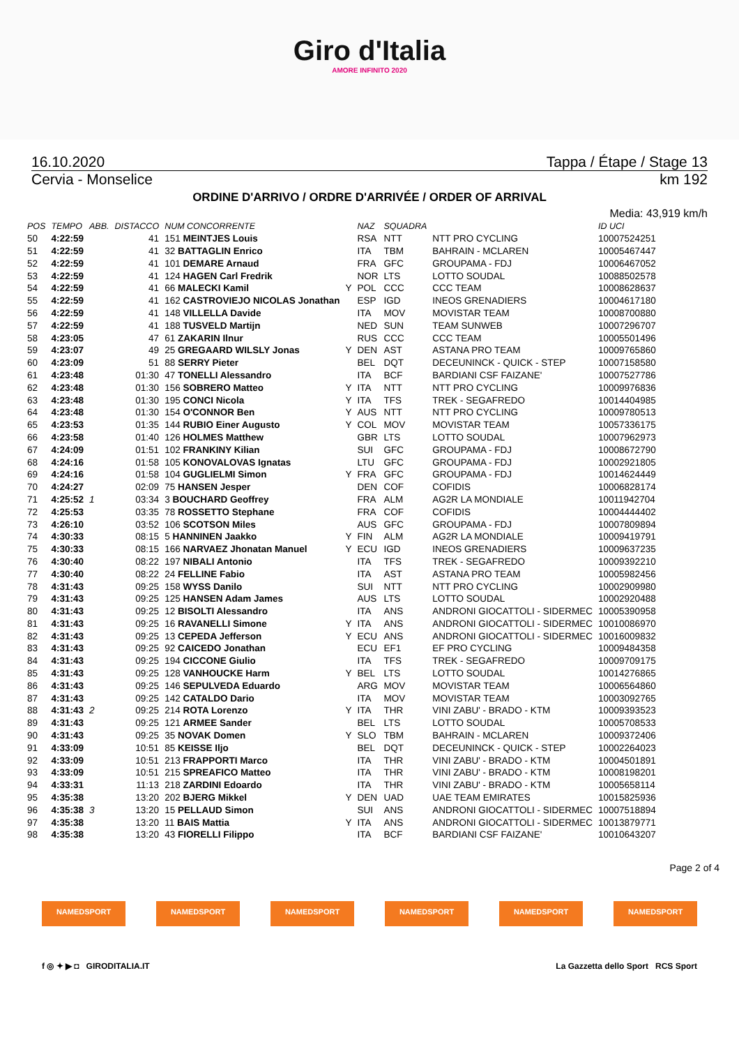Giro d'Italia
AMORE INFINITO 2020
16.10.2020 Tappa / Étape / Stage 13
Cervia - Monselice km 192
ORDINE D'ARRIVO / ORDRE D'ARRIVÉE / ORDER OF ARRIVAL
Media: 43,919 km/h
| POS | TEMPO | ABB. | DISTACCO | NUM CONCORRENTE | | NAZ | SQUADRA | | ID UCI |
| --- | --- | --- | --- | --- | --- | --- | --- | --- | --- |
| 50 | 4:22:59 | | 41 | 151 MEINTJES Louis | | RSA | NTT | NTT PRO CYCLING | 10007524251 |
| 51 | 4:22:59 | | 41 | 32 BATTAGLIN Enrico | | ITA | TBM | BAHRAIN - MCLAREN | 10005467447 |
| 52 | 4:22:59 | | 41 | 101 DEMARE Arnaud | | FRA | GFC | GROUPAMA - FDJ | 10006467052 |
| 53 | 4:22:59 | | 41 | 124 HAGEN Carl Fredrik | | NOR | LTS | LOTTO SOUDAL | 10088502578 |
| 54 | 4:22:59 | | 41 | 66 MALECKI Kamil | Y | POL | CCC | CCC TEAM | 10008628637 |
| 55 | 4:22:59 | | 41 | 162 CASTROVIEJO NICOLAS Jonathan | | ESP | IGD | INEOS GRENADIERS | 10004617180 |
| 56 | 4:22:59 | | 41 | 148 VILLELLA Davide | | ITA | MOV | MOVISTAR TEAM | 10008700880 |
| 57 | 4:22:59 | | 41 | 188 TUSVELD Martijn | | NED | SUN | TEAM SUNWEB | 10007296707 |
| 58 | 4:23:05 | | 47 | 61 ZAKARIN Ilnur | | RUS | CCC | CCC TEAM | 10005501496 |
| 59 | 4:23:07 | | 49 | 25 GREGAARD WILSLY Jonas | Y | DEN | AST | ASTANA PRO TEAM | 10009765860 |
| 60 | 4:23:09 | | 51 | 88 SERRY Pieter | | BEL | DQT | DECEUNINCK - QUICK - STEP | 10007158580 |
| 61 | 4:23:48 | | 01:30 | 47 TONELLI Alessandro | | ITA | BCF | BARDIANI CSF FAIZANE' | 10007527786 |
| 62 | 4:23:48 | | 01:30 | 156 SOBRERO Matteo | Y | ITA | NTT | NTT PRO CYCLING | 10009976836 |
| 63 | 4:23:48 | | 01:30 | 195 CONCI Nicola | Y | ITA | TFS | TREK - SEGAFREDO | 10014404985 |
| 64 | 4:23:48 | | 01:30 | 154 O'CONNOR Ben | Y | AUS | NTT | NTT PRO CYCLING | 10009780513 |
| 65 | 4:23:53 | | 01:35 | 144 RUBIO Einer Augusto | Y | COL | MOV | MOVISTAR TEAM | 10057336175 |
| 66 | 4:23:58 | | 01:40 | 126 HOLMES Matthew | | GBR | LTS | LOTTO SOUDAL | 10007962973 |
| 67 | 4:24:09 | | 01:51 | 102 FRANKINY Kilian | | SUI | GFC | GROUPAMA - FDJ | 10008672790 |
| 68 | 4:24:16 | | 01:58 | 105 KONOVALOVAS Ignatas | | LTU | GFC | GROUPAMA - FDJ | 10002921805 |
| 69 | 4:24:16 | | 01:58 | 104 GUGLIELMI Simon | Y | FRA | GFC | GROUPAMA - FDJ | 10014624449 |
| 70 | 4:24:27 | | 02:09 | 75 HANSEN Jesper | | DEN | COF | COFIDIS | 10006828174 |
| 71 | 4:25:52 | 1 | 03:34 | 3 BOUCHARD Geoffrey | | FRA | ALM | AG2R LA MONDIALE | 10011942704 |
| 72 | 4:25:53 | | 03:35 | 78 ROSSETTO Stephane | | FRA | COF | COFIDIS | 10004444402 |
| 73 | 4:26:10 | | 03:52 | 106 SCOTSON Miles | | AUS | GFC | GROUPAMA - FDJ | 10007809894 |
| 74 | 4:30:33 | | 08:15 | 5 HANNINEN Jaakko | Y | FIN | ALM | AG2R LA MONDIALE | 10009419791 |
| 75 | 4:30:33 | | 08:15 | 166 NARVAEZ Jhonatan Manuel | Y | ECU | IGD | INEOS GRENADIERS | 10009637235 |
| 76 | 4:30:40 | | 08:22 | 197 NIBALI Antonio | | ITA | TFS | TREK - SEGAFREDO | 10009392210 |
| 77 | 4:30:40 | | 08:22 | 24 FELLINE Fabio | | ITA | AST | ASTANA PRO TEAM | 10005982456 |
| 78 | 4:31:43 | | 09:25 | 158 WYSS Danilo | | SUI | NTT | NTT PRO CYCLING | 10002909980 |
| 79 | 4:31:43 | | 09:25 | 125 HANSEN Adam James | | AUS | LTS | LOTTO SOUDAL | 10002920488 |
| 80 | 4:31:43 | | 09:25 | 12 BISOLTI Alessandro | | ITA | ANS | ANDRONI GIOCATTOLI - SIDERMEC | 10005390958 |
| 81 | 4:31:43 | | 09:25 | 16 RAVANELLI Simone | Y | ITA | ANS | ANDRONI GIOCATTOLI - SIDERMEC | 10010086970 |
| 82 | 4:31:43 | | 09:25 | 13 CEPEDA Jefferson | Y | ECU | ANS | ANDRONI GIOCATTOLI - SIDERMEC | 10016009832 |
| 83 | 4:31:43 | | 09:25 | 92 CAICEDO Jonathan | | ECU | EF1 | EF PRO CYCLING | 10009484358 |
| 84 | 4:31:43 | | 09:25 | 194 CICCONE Giulio | | ITA | TFS | TREK - SEGAFREDO | 10009709175 |
| 85 | 4:31:43 | | 09:25 | 128 VANHOUCKE Harm | Y | BEL | LTS | LOTTO SOUDAL | 10014276865 |
| 86 | 4:31:43 | | 09:25 | 146 SEPULVEDA Eduardo | | ARG | MOV | MOVISTAR TEAM | 10006564860 |
| 87 | 4:31:43 | | 09:25 | 142 CATALDO Dario | | ITA | MOV | MOVISTAR TEAM | 10003092765 |
| 88 | 4:31:43 | 2 | 09:25 | 214 ROTA Lorenzo | Y | ITA | THR | VINI ZABU' - BRADO - KTM | 10009393523 |
| 89 | 4:31:43 | | 09:25 | 121 ARMEE Sander | | BEL | LTS | LOTTO SOUDAL | 10005708533 |
| 90 | 4:31:43 | | 09:25 | 35 NOVAK Domen | Y | SLO | TBM | BAHRAIN - MCLAREN | 10009372406 |
| 91 | 4:33:09 | | 10:51 | 85 KEISSE Iljo | | BEL | DQT | DECEUNINCK - QUICK - STEP | 10002264023 |
| 92 | 4:33:09 | | 10:51 | 213 FRAPPORTI Marco | | ITA | THR | VINI ZABU' - BRADO - KTM | 10004501891 |
| 93 | 4:33:09 | | 10:51 | 215 SPREAFICO Matteo | | ITA | THR | VINI ZABU' - BRADO - KTM | 10008198201 |
| 94 | 4:33:31 | | 11:13 | 218 ZARDINI Edoardo | | ITA | THR | VINI ZABU' - BRADO - KTM | 10005658114 |
| 95 | 4:35:38 | | 13:20 | 202 BJERG Mikkel | Y | DEN | UAD | UAE TEAM EMIRATES | 10015825936 |
| 96 | 4:35:38 | 3 | 13:20 | 15 PELLAUD Simon | | SUI | ANS | ANDRONI GIOCATTOLI - SIDERMEC | 10007518894 |
| 97 | 4:35:38 | | 13:20 | 11 BAIS Mattia | Y | ITA | ANS | ANDRONI GIOCATTOLI - SIDERMEC | 10013879771 |
| 98 | 4:35:38 | | 13:20 | 43 FIORELLI Filippo | | ITA | BCF | BARDIANI CSF FAIZANE' | 10010643207 |
Page 2 of 4
NAMEDSPORT NAMEDSPORT NAMEDSPORT NAMEDSPORT NAMEDSPORT NAMEDSPORT
f ◎ ✦ ▶ ◘ GIRODITALIA.IT La Gazzetta dello Sport RCS Sport